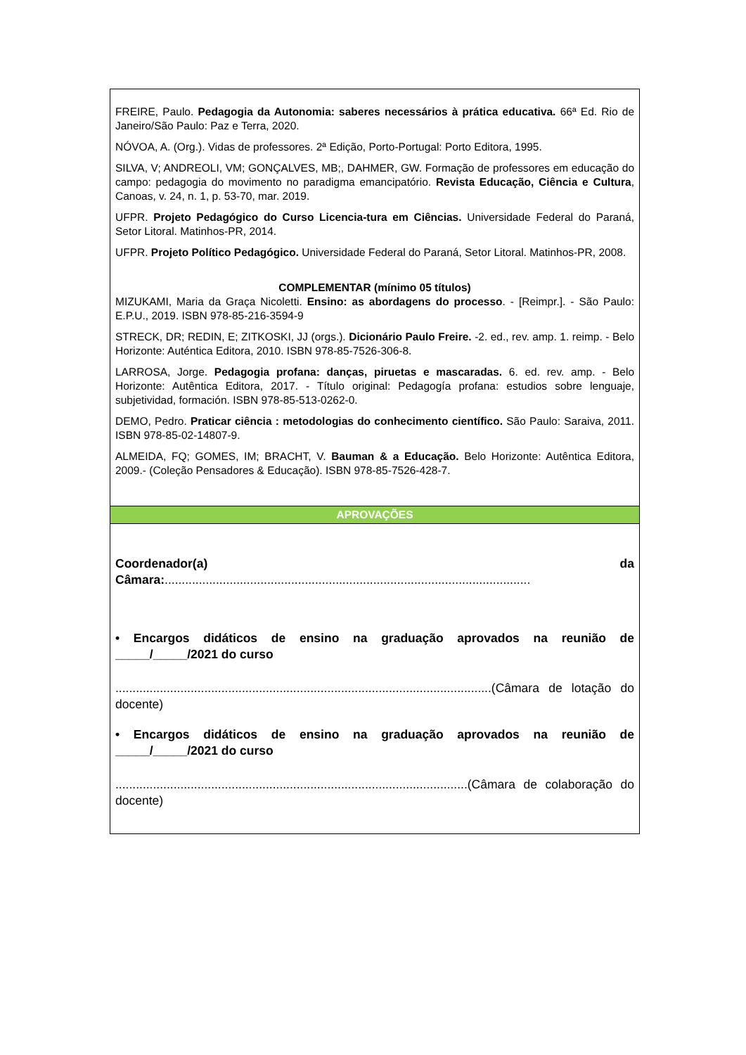| FREIRE, Paulo. Pedagogia da Autonomia: saberes necessários à prática educativa. 66ª Ed. Rio de Janeiro/São Paulo: Paz e Terra, 2020. NÓVOA, A. (Org.). Vidas de professores. 2ª Edição, Porto-Portugal: Porto Editora, 1995. SILVA, V; ANDREOLI, VM; GONÇALVES, MB;, DAHMER, GW. Formação de professores em educação do campo: pedagogia do movimento no paradigma emancipatório. Revista Educação, Ciência e Cultura , Canoas, v. 24, n. 1, p. 53-70, mar. 2019. UFPR. Projeto Pedagógico do Curso Licencia-tura em Ciências. Universidade Federal do Paraná, Setor Litoral. Matinhos-PR, 2014. UFPR. Projeto Político Pedagógico. Universidade Federal do Paraná, Setor Litoral. Matinhos-PR, 2008. COMPLEMENTAR (mínimo 05 títulos) MIZUKAMI, Maria da Graça Nicoletti. Ensino: as abordagens do processo . - [Reimpr.]. - São Paulo: E.P.U., 2019. ISBN 978-85-216-3594-9 STRECK, DR; REDIN, E; ZITKOSKI, JJ (orgs.). Dicionário Paulo Freire. -2. ed., rev. amp. 1. reimp. - Belo Horizonte: Auténtica Editora, 2010. ISBN 978-85-7526-306-8. LARROSA, Jorge. Pedagogia profana: danças, piruetas e mascaradas. 6. ed. rev. amp. - Belo Horizonte: Autêntica Editora, 2017. - Título original: Pedagogía profana: estudios sobre lenguaje, subjetividad, formación. ISBN 978-85-513-0262-0. DEMO, Pedro. Praticar ciência : metodologias do conhecimento científico. São Paulo: Saraiva, 2011. ISBN 978-85-02-14807-9. ALMEIDA, FQ; GOMES, IM; BRACHT, V. Bauman & a Educação. Belo Horizonte: Autêntica Editora, 2009.- (Coleção Pensadores & Educação). ISBN 978-85-7526-428-7. |
| APROVAÇÕES |
| Coordenador(a) da Câmara: ........................................................................................................... • Encargos didáticos de ensino na graduação aprovados na reunião de _____/_____/2021 do curso ..............................................................................................................(Câmara de lotação do docente) • Encargos didáticos de ensino na graduação aprovados na reunião de _____/_____/2021 do curso .......................................................................................................(Câmara de colaboração do docente) |